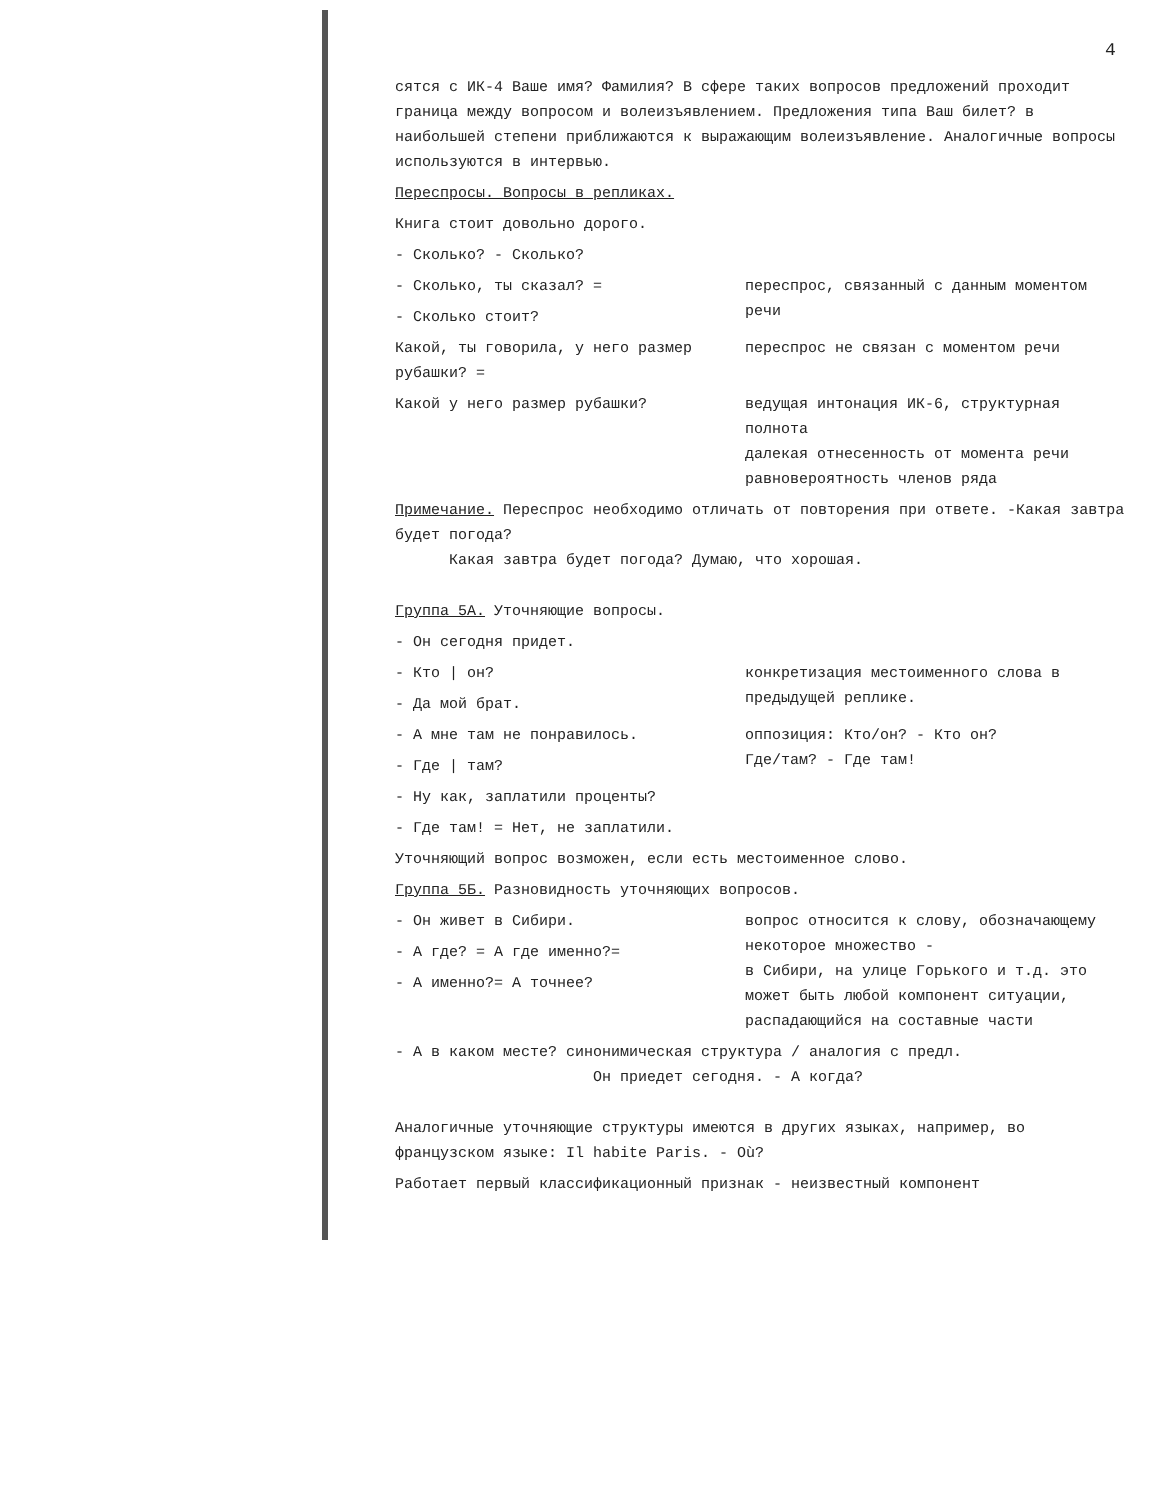4
сятся с ИК-4 Ваше имя? Фамилия? В сфере таких вопросов предложений проходит граница между вопросом и волеизъявлением. Предложения типа Ваш билет? в наибольшей степени приближаются к выражающим волеизъявление. Аналогичные вопросы используются в интервью.
Переспросы. Вопросы в репликах.
Книга стоит довольно дорого.
- Сколько? - Сколько?
- Сколько, ты сказал? =
- Сколько стоит?
переспрос, связанный с данным моментом речи
Какой, ты говорила, у него размер рубашки? =
переспрос не связан с моментом речи
Какой у него размер рубашки? ведущая интонация ИК-6, структурная полнота
далекая отнесенность от момента речи
равновероятность членов ряда
Примечание. Переспрос необходимо отличать от повторения при ответе. -Какая завтра будет погода?
Какая завтра будет погода? Думаю, что хорошая.
Группа 5А. Уточняющие вопросы.
- Он сегодня придет.
- Кто | он?
- Да мой брат.
конкретизация местоименного слова в предыдущей реплике.
- А мне там не понравилось.
- Где | там?
оппозиция: Кто/он? - Кто он?
Где/там? - Где там!
- Ну как, заплатили проценты?
- Где там! = Нет, не заплатили.
Уточняющий вопрос возможен, если есть местоименное слово.
Группа 5Б. Разновидность уточняющих вопросов.
- Он живет в Сибири.
- А где? = А где именно?=
- А именно?= А точнее?
вопрос относится к слову, обозначающему некоторое множество -
в Сибири, на улице Горького и т.д. это может быть любой компонент ситуации, распадающийся на составные части
- А в каком месте? синонимическая структура / аналогия с предл.
Он приедет сегодня. - А когда?
Аналогичные уточняющие структуры имеются в других языках, например, во французском языке: Il habite Paris. - Où?
Работает первый классификационный признак - неизвестный компонент